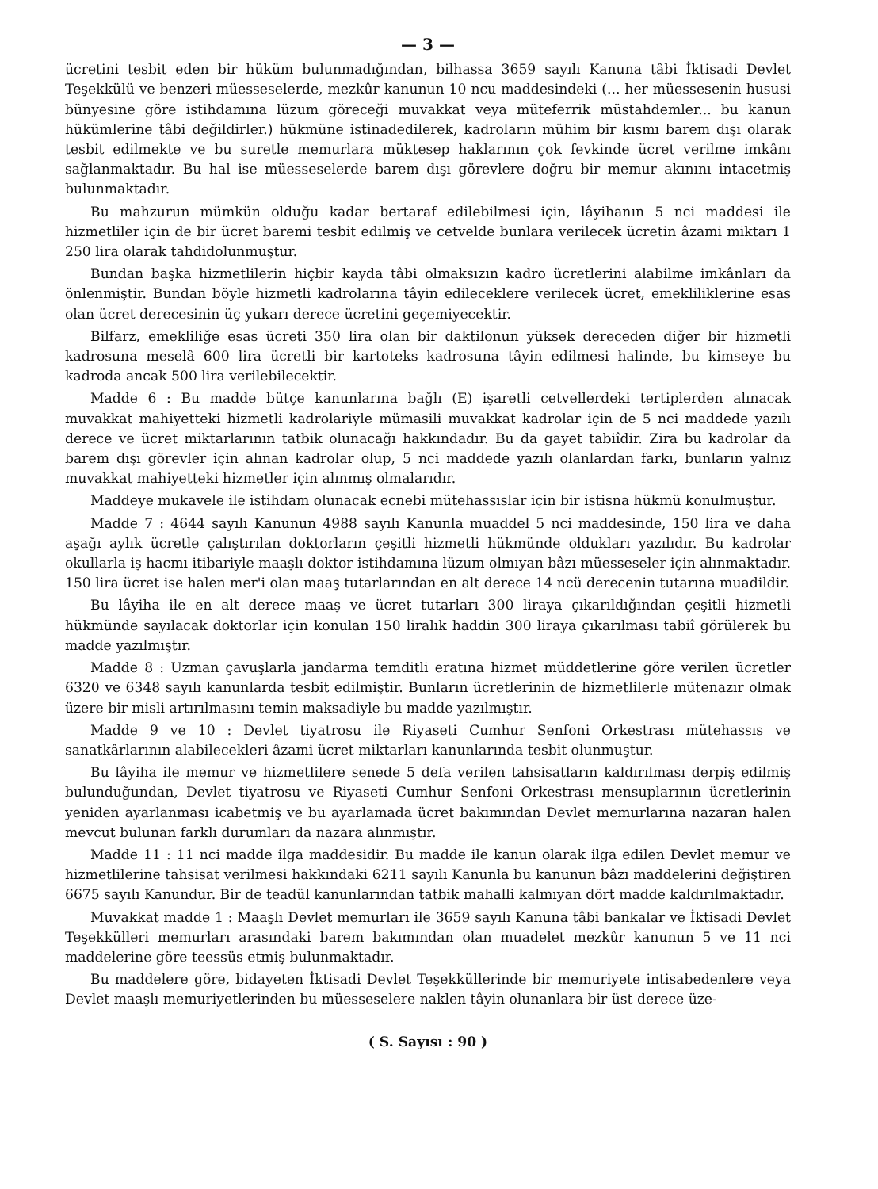— 3 —
ücretini tesbit eden bir hüküm bulunmadığından, bilhassa 3659 sayılı Kanuna tâbi İktisadi Devlet Teşekkülü ve benzeri müesseselerde, mezkûr kanunun 10 ncu maddesindeki (... her müessesenin hususi bünyesine göre istihdamına lüzum göreceği muvakkat veya müteferrik müstahdemler... bu kanun hükümlerine tâbi değildirler.) hükmüne istinadedilerek, kadroların mühim bir kısmı barem dışı olarak tesbit edilmekte ve bu suretle memurlara müktesep haklarının çok fevkinde ücret verilme imkânı sağlanmaktadır. Bu hal ise müesseselerde barem dışı görevlere doğru bir memur akınını intacetmiş bulunmaktadır.
Bu mahzurun mümkün olduğu kadar bertaraf edilebilmesi için, lâyihanın 5 nci maddesi ile hizmetliler için de bir ücret baremi tesbit edilmiş ve cetvelde bunlara verilecek ücretin âzami miktarı 1 250 lira olarak tahdidolunmuştur.
Bundan başka hizmetlilerin hiçbir kayda tâbi olmaksızın kadro ücretlerini alabilme imkânları da önlenmiştir. Bundan böyle hizmetli kadrolarına tâyin edileceklere verilecek ücret, emekliliklerine esas olan ücret derecesinin üç yukarı derece ücretini geçemiyecektir.
Bilfarz, emekliliğe esas ücreti 350 lira olan bir daktilonun yüksek dereceden diğer bir hizmetli kadrosuna meselâ 600 lira ücretli bir kartoteks kadrosuna tâyin edilmesi halinde, bu kimseye bu kadroda ancak 500 lira verilebilecektir.
Madde 6 : Bu madde bütçe kanunlarına bağlı (E) işaretli cetvellerdeki tertiplerden alınacak muvakkat mahiyetteki hizmetli kadrolariyle mümasili muvakkat kadrolar için de 5 nci maddede yazılı derece ve ücret miktarlarının tatbik olunacağı hakkındadır. Bu da gayet tabiîdir. Zira bu kadrolar da barem dışı görevler için alınan kadrolar olup, 5 nci maddede yazılı olanlardan farkı, bunların yalnız muvakkat mahiyetteki hizmetler için alınmış olmalarıdır.
Maddeye mukavele ile istihdam olunacak ecnebi mütehassıslar için bir istisna hükmü konulmuştur.
Madde 7 : 4644 sayılı Kanunun 4988 sayılı Kanunla muaddel 5 nci maddesinde, 150 lira ve daha aşağı aylık ücretle çalıştırılan doktorların çeşitli hizmetli hükmünde oldukları yazılıdır. Bu kadrolar okullarla iş hacmı itibariyle maaşlı doktor istihdamına lüzum olmıyan bâzı müesseseler için alınmaktadır. 150 lira ücret ise halen mer'i olan maaş tutarlarından en alt derece 14 ncü derecenin tutarına muadildir.
Bu lâyiha ile en alt derece maaş ve ücret tutarları 300 liraya çıkarıldığından çeşitli hizmetli hükmünde sayılacak doktorlar için konulan 150 liralık haddin 300 liraya çıkarılması tabiî görülerek bu madde yazılmıştır.
Madde 8 : Uzman çavuşlarla jandarma temditli eratına hizmet müddetlerine göre verilen ücretler 6320 ve 6348 sayılı kanunlarda tesbit edilmiştir. Bunların ücretlerinin de hizmetlilerle mütenazır olmak üzere bir misli artırılmasını temin maksadiyle bu madde yazılmıştır.
Madde 9 ve 10 : Devlet tiyatrosu ile Riyaseti Cumhur Senfoni Orkestrası mütehassıs ve sanatkârlarının alabilecekleri âzami ücret miktarları kanunlarında tesbit olunmuştur.
Bu lâyiha ile memur ve hizmetlilere senede 5 defa verilen tahsisatların kaldırılması derpiş edilmiş bulunduğundan, Devlet tiyatrosu ve Riyaseti Cumhur Senfoni Orkestrası mensuplarının ücretlerinin yeniden ayarlanması icabetmiş ve bu ayarlamada ücret bakımından Devlet memurlarına nazaran halen mevcut bulunan farklı durumları da nazara alınmıştır.
Madde 11 : 11 nci madde ilga maddesidir. Bu madde ile kanun olarak ilga edilen Devlet memur ve hizmetlilerine tahsisat verilmesi hakkındaki 6211 sayılı Kanunla bu kanunun bâzı maddelerini değiştiren 6675 sayılı Kanundur. Bir de teadül kanunlarından tatbik mahalli kalmıyan dört madde kaldırılmaktadır.
Muvakkat madde 1 : Maaşlı Devlet memurları ile 3659 sayılı Kanuna tâbi bankalar ve İktisadi Devlet Teşekkülleri memurları arasındaki barem bakımından olan muadelet mezkûr kanunun 5 ve 11 nci maddelerine göre teessüs etmiş bulunmaktadır.
Bu maddelere göre, bidayeten İktisadi Devlet Teşekküllerinde bir memuriyete intisabedenlere veya Devlet maaşlı memuriyetlerinden bu müesseselere naklen tâyin olunanlara bir üst derece üze-
( S. Sayısı : 90 )